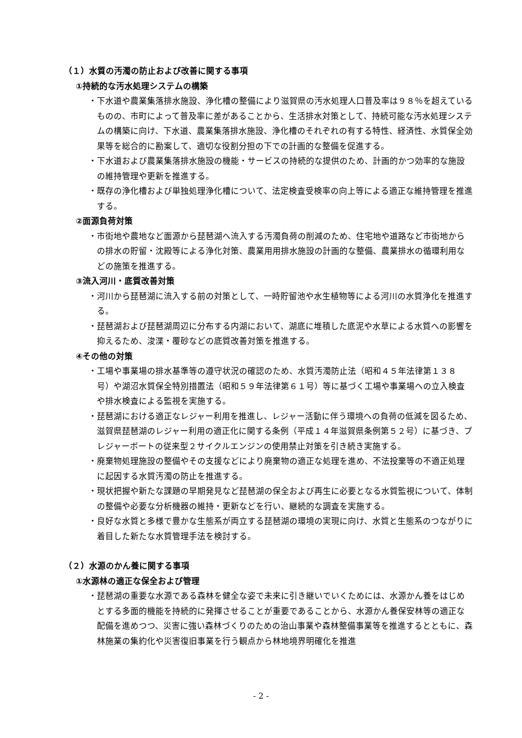（１）水質の汚濁の防止および改善に関する事項
①持続的な汚水処理システムの構築
・下水道や農業集落排水施設、浄化槽の整備により滋賀県の汚水処理人口普及率は９８％を超えているものの、市町によって普及率に差があることから、生活排水対策として、持続可能な汚水処理システムの構築に向け、下水道、農業集落排水施設、浄化槽のそれぞれの有する特性、経済性、水質保全効果等を総合的に勘案して、適切な役割分担の下での計画的な整備を促進する。
・下水道および農業集落排水施設の機能・サービスの持続的な提供のため、計画的かつ効率的な施設の維持管理や更新を推進する。
・既存の浄化槽および単独処理浄化槽について、法定検査受検率の向上等による適正な維持管理を推進する。
②面源負荷対策
・市街地や農地など面源から琵琶湖へ流入する汚濁負荷の削減のため、住宅地や道路など市街地からの排水の貯留・沈殿等による浄化対策、農業用用排水施設の計画的な整備、農業排水の循環利用などの施策を推進する。
③流入河川・底質改善対策
・河川から琵琶湖に流入する前の対策として、一時貯留池や水生植物等による河川の水質浄化を推進する。
・琵琶湖および琵琶湖周辺に分布する内湖において、湖底に堆積した底泥や水草による水質への影響を抑えるため、浚渫・覆砂などの底質改善対策を推進する。
④その他の対策
・工場や事業場の排水基準等の遵守状況の確認のため、水質汚濁防止法（昭和４５年法律第１３８号）や湖沼水質保全特別措置法（昭和５９年法律第６１号）等に基づく工場や事業場への立入検査や排水検査による監視を実施する。
・琵琶湖における適正なレジャー利用を推進し、レジャー活動に伴う環境への負荷の低減を図るため、滋賀県琵琶湖のレジャー利用の適正化に関する条例（平成１４年滋賀県条例第５２号）に基づき、プレジャーボートの従来型２サイクルエンジンの使用禁止対策を引き続き実施する。
・廃棄物処理施設の整備やその支援などにより廃棄物の適正な処理を進め、不法投棄等の不適正処理に起因する水質汚濁の防止を推進する。
・現状把握や新たな課題の早期発見など琵琶湖の保全および再生に必要となる水質監視について、体制の整備や必要な分析機器の維持・更新などを行い、継続的な調査を実施する。
・良好な水質と多様で豊かな生態系が両立する琵琶湖の環境の実現に向け、水質と生態系のつながりに着目した新たな水質管理手法を検討する。
（２）水源のかん養に関する事項
①水源林の適正な保全および管理
・琵琶湖の重要な水源である森林を健全な姿で未来に引き継いでいくためには、水源かん養をはじめとする多面的機能を持続的に発揮させることが重要であることから、水源かん養保安林等の適正な配備を進めつつ、災害に強い森林づくりのための治山事業や森林整備事業等を推進するとともに、森林施業の集約化や災害復旧事業を行う観点から林地境界明確化を推進
- 2 -